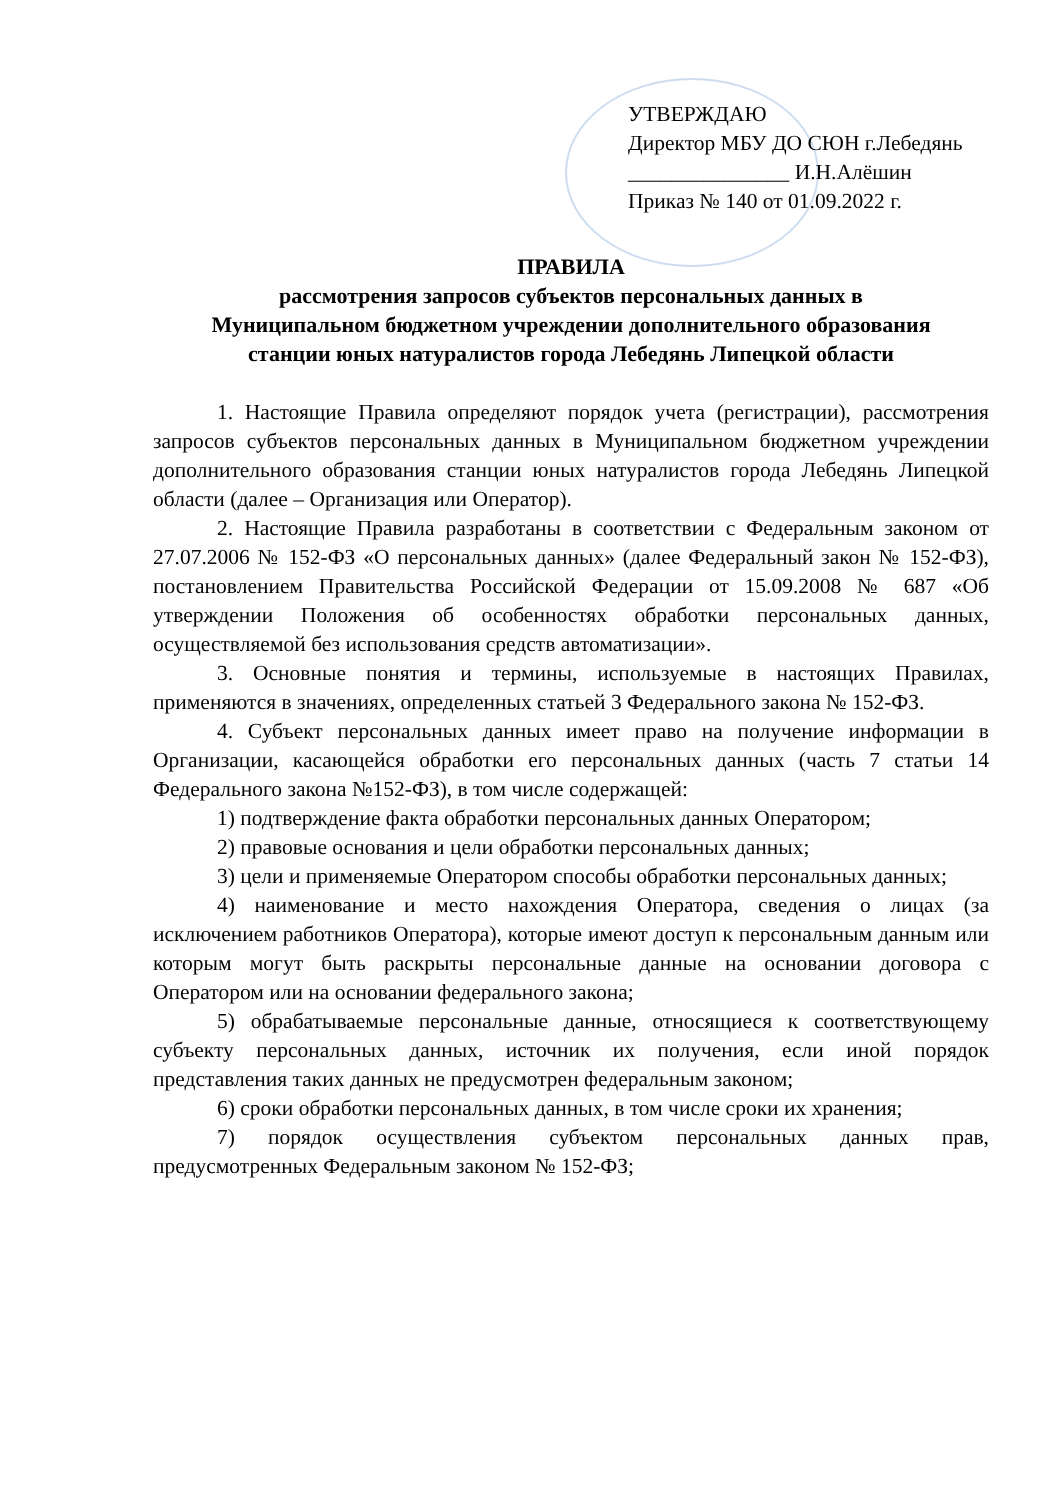УТВЕРЖДАЮ
Директор МБУ ДО СЮН г.Лебедянь
_______________ И.Н.Алёшин
Приказ № 140 от 01.09.2022 г.
ПРАВИЛА
рассмотрения запросов субъектов персональных данных в
Муниципальном бюджетном учреждении дополнительного образования
станции юных натуралистов города Лебедянь Липецкой области
1. Настоящие Правила определяют порядок учета (регистрации), рассмотрения запросов субъектов персональных данных в Муниципальном бюджетном учреждении дополнительного образования станции юных натуралистов города Лебедянь Липецкой области (далее – Организация или Оператор).
2. Настоящие Правила разработаны в соответствии с Федеральным законом от 27.07.2006 № 152-ФЗ «О персональных данных» (далее Федеральный закон № 152-ФЗ), постановлением Правительства Российской Федерации от 15.09.2008 № 687 «Об утверждении Положения об особенностях обработки персональных данных, осуществляемой без использования средств автоматизации».
3. Основные понятия и термины, используемые в настоящих Правилах, применяются в значениях, определенных статьей 3 Федерального закона № 152-ФЗ.
4. Субъект персональных данных имеет право на получение информации в Организации, касающейся обработки его персональных данных (часть 7 статьи 14 Федерального закона №152-ФЗ), в том числе содержащей:
1) подтверждение факта обработки персональных данных Оператором;
2) правовые основания и цели обработки персональных данных;
3) цели и применяемые Оператором способы обработки персональных данных;
4) наименование и место нахождения Оператора, сведения о лицах (за исключением работников Оператора), которые имеют доступ к персональным данным или которым могут быть раскрыты персональные данные на основании договора с Оператором или на основании федерального закона;
5) обрабатываемые персональные данные, относящиеся к соответствующему субъекту персональных данных, источник их получения, если иной порядок представления таких данных не предусмотрен федеральным законом;
6) сроки обработки персональных данных, в том числе сроки их хранения;
7) порядок осуществления субъектом персональных данных прав, предусмотренных Федеральным законом № 152-ФЗ;